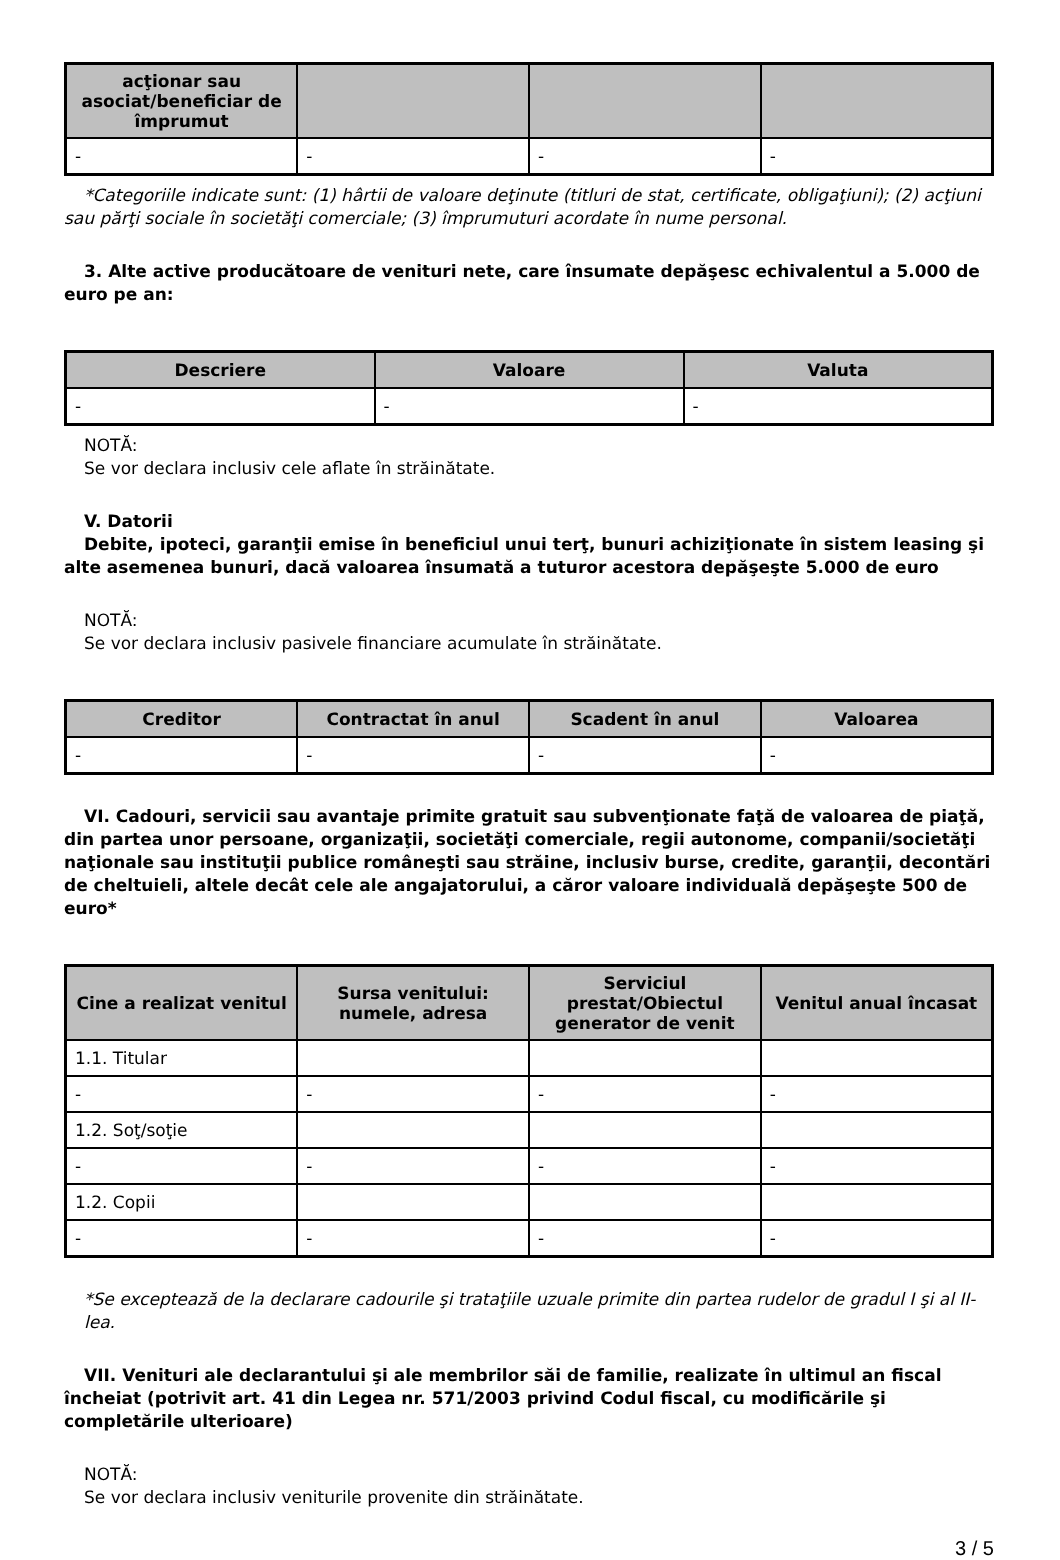| acţionar sau asociat/beneficiar de împrumut | | | |
| --- | --- | --- | --- |
| - | - | - | - |
*Categoriile indicate sunt: (1) hârtii de valoare deţinute (titluri de stat, certificate, obligaţiuni); (2) acţiuni sau părţi sociale în societăţi comerciale; (3) împrumuturi acordate în nume personal.
3. Alte active producătoare de venituri nete, care însumate depăşesc echivalentul a 5.000 de euro pe an:
| Descriere | Valoare | Valuta |
| --- | --- | --- |
| - | - | - |
NOTĂ:
Se vor declara inclusiv cele aflate în străinătate.
V. Datorii
Debite, ipoteci, garanţii emise în beneficiul unui terţ, bunuri achiziţionate în sistem leasing şi alte asemenea bunuri, dacă valoarea însumată a tuturor acestora depăşeşte 5.000 de euro
NOTĂ:
Se vor declara inclusiv pasivele financiare acumulate în străinătate.
| Creditor | Contractat în anul | Scadent în anul | Valoarea |
| --- | --- | --- | --- |
| - | - | - | - |
VI. Cadouri, servicii sau avantaje primite gratuit sau subvenţionate faţă de valoarea de piaţă, din partea unor persoane, organizaţii, societăţi comerciale, regii autonome, companii/societăţi naţionale sau instituţii publice româneşti sau străine, inclusiv burse, credite, garanţii, decontări de cheltuieli, altele decât cele ale angajatorului, a căror valoare individuală depăşeşte 500 de euro*
| Cine a realizat venitul | Sursa venitului: numele, adresa | Serviciul prestat/Obiectul generator de venit | Venitul anual încasat |
| --- | --- | --- | --- |
| 1.1. Titular | | | |
| - | - | - | - |
| 1.2. Soţ/soţie | | | |
| - | - | - | - |
| 1.2. Copii | | | |
| - | - | - | - |
*Se exceptează de la declarare cadourile şi trataţiile uzuale primite din partea rudelor de gradul I şi al II-lea.
VII. Venituri ale declarantului şi ale membrilor săi de familie, realizate în ultimul an fiscal încheiat (potrivit art. 41 din Legea nr. 571/2003 privind Codul fiscal, cu modificările şi completările ulterioare)
NOTĂ:
Se vor declara inclusiv veniturile provenite din străinătate.
3 / 5